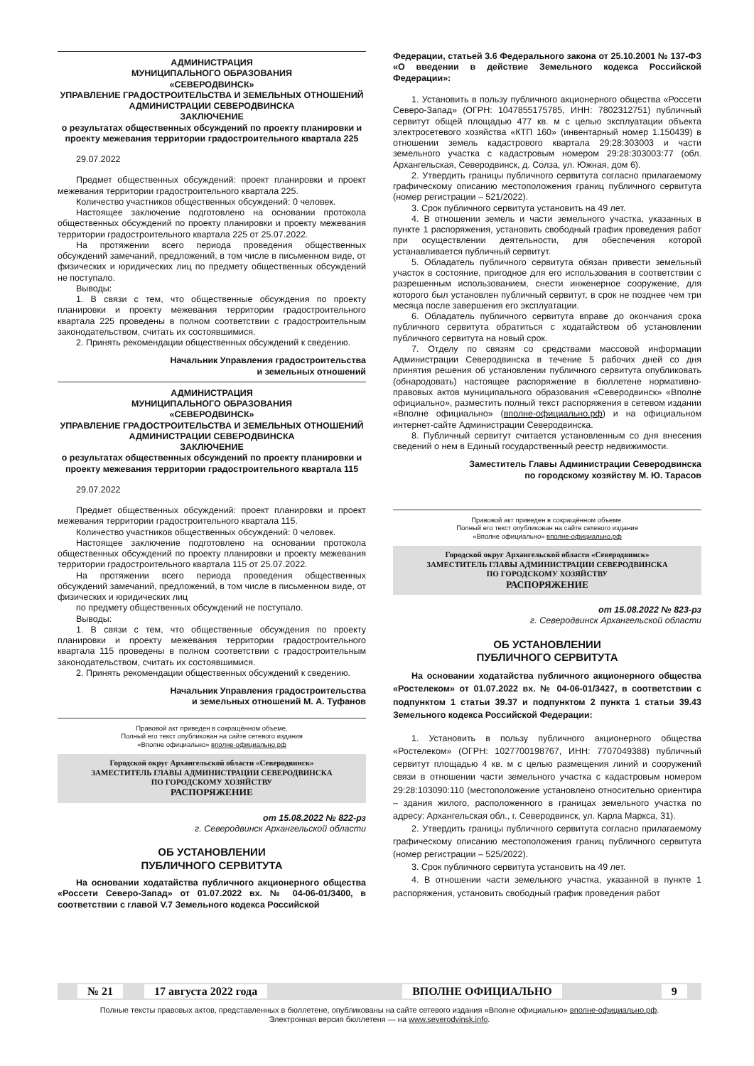АДМИНИСТРАЦИЯ
МУНИЦИПАЛЬНОГО ОБРАЗОВАНИЯ
«СЕВЕРОДВИНСК»
УПРАВЛЕНИЕ ГРАДОСТРОИТЕЛЬСТВА И ЗЕМЕЛЬНЫХ ОТНОШЕНИЙ АДМИНИСТРАЦИИ СЕВЕРОДВИНСКА
ЗАКЛЮЧЕНИЕ
о результатах общественных обсуждений по проекту планировки и проекту межевания территории градостроительного квартала 225
29.07.2022
Предмет общественных обсуждений: проект планировки и проект межевания территории градостроительного квартала 225.
Количество участников общественных обсуждений: 0 человек.
Настоящее заключение подготовлено на основании протокола общественных обсуждений по проекту планировки и проекту межевания территории градостроительного квартала 225 от 25.07.2022.
На протяжении всего периода проведения общественных обсуждений замечаний, предложений, в том числе в письменном виде, от физических и юридических лиц по предмету общественных обсуждений не поступало.
Выводы:
1. В связи с тем, что общественные обсуждения по проекту планировки и проекту межевания территории градостроительного квартала 225 проведены в полном соответствии с градостроительным законодательством, считать их состоявшимися.
2. Принять рекомендации общественных обсуждений к сведению.
Начальник Управления градостроительства
и земельных отношений
АДМИНИСТРАЦИЯ
МУНИЦИПАЛЬНОГО ОБРАЗОВАНИЯ
«СЕВЕРОДВИНСК»
УПРАВЛЕНИЕ ГРАДОСТРОИТЕЛЬСТВА И ЗЕМЕЛЬНЫХ ОТНОШЕНИЙ АДМИНИСТРАЦИИ СЕВЕРОДВИНСКА
ЗАКЛЮЧЕНИЕ
о результатах общественных обсуждений по проекту планировки и проекту межевания территории градостроительного квартала 115
29.07.2022
Предмет общественных обсуждений: проект планировки и проект межевания территории градостроительного квартала 115.
Количество участников общественных обсуждений: 0 человек.
Настоящее заключение подготовлено на основании протокола общественных обсуждений по проекту планировки и проекту межевания территории градостроительного квартала 115 от 25.07.2022.
На протяжении всего периода проведения общественных обсуждений замечаний, предложений, в том числе в письменном виде, от физических и юридических лиц
по предмету общественных обсуждений не поступало.
Выводы:
1. В связи с тем, что общественные обсуждения по проекту планировки и проекту межевания территории градостроительного квартала 115 проведены в полном соответствии с градостроительным законодательством, считать их состоявшимися.
2. Принять рекомендации общественных обсуждений к сведению.
Начальник Управления градостроительства
и земельных отношений М. А. Туфанов
Правовой акт приведен в сокращённом объеме.
Полный его текст опубликован на сайте сетевого издания
«Вполне официально» вполне-официально.рф
Городской округ Архангельской области «Северодвинск»
ЗАМЕСТИТЕЛЬ ГЛАВЫ АДМИНИСТРАЦИИ СЕВЕРОДВИНСКА
ПО ГОРОДСКОМУ ХОЗЯЙСТВУ
РАСПОРЯЖЕНИЕ
от 15.08.2022 № 822-рз
г. Северодвинск Архангельской области
ОБ УСТАНОВЛЕНИИ
ПУБЛИЧНОГО СЕРВИТУТА
На основании ходатайства публичного акционерного общества «Россети Северо-Запад» от 01.07.2022 вх. № 04-06-01/3400, в соответствии с главой V.7 Земельного кодекса Российской
Федерации, статьей 3.6 Федерального закона от 25.10.2001 № 137-ФЗ «О введении в действие Земельного кодекса Российской Федерации»:
1. Установить в пользу публичного акционерного общества «Россети Северо-Запад» (ОГРН: 1047855175785, ИНН: 7802312751) публичный сервитут общей площадью 477 кв. м с целью эксплуатации объекта электросетевого хозяйства «КТП 160» (инвентарный номер 1.150439) в отношении земель кадастрового квартала 29:28:303003 и части земельного участка с кадастровым номером 29:28:303003:77 (обл. Архангельская, Северодвинск, д. Солза, ул. Южная, дом 6).
2. Утвердить границы публичного сервитута согласно прилагаемому графическому описанию местоположения границ публичного сервитута (номер регистрации – 521/2022).
3. Срок публичного сервитута установить на 49 лет.
4. В отношении земель и части земельного участка, указанных в пункте 1 распоряжения, установить свободный график проведения работ при осуществлении деятельности, для обеспечения которой устанавливается публичный сервитут.
5. Обладатель публичного сервитута обязан привести земельный участок в состояние, пригодное для его использования в соответствии с разрешенным использованием, снести инженерное сооружение, для которого был установлен публичный сервитут, в срок не позднее чем три месяца после завершения его эксплуатации.
6. Обладатель публичного сервитута вправе до окончания срока публичного сервитута обратиться с ходатайством об установлении публичного сервитута на новый срок.
7. Отделу по связям со средствами массовой информации Администрации Северодвинска в течение 5 рабочих дней со дня принятия решения об установлении публичного сервитута опубликовать (обнародовать) настоящее распоряжение в бюллетене нормативно-правовых актов муниципального образования «Северодвинск» «Вполне официально», разместить полный текст распоряжения в сетевом издании «Вполне официально» (вполне-официально.рф) и на официальном интернет-сайте Администрации Северодвинска.
8. Публичный сервитут считается установленным со дня внесения сведений о нем в Единый государственный реестр недвижимости.
Заместитель Главы Администрации Северодвинска
по городскому хозяйству М. Ю. Тарасов
Правовой акт приведен в сокращённом объеме.
Полный его текст опубликован на сайте сетевого издания
«Вполне официально» вполне-официально.рф
Городской округ Архангельской области «Северодвинск»
ЗАМЕСТИТЕЛЬ ГЛАВЫ АДМИНИСТРАЦИИ СЕВЕРОДВИНСКА
ПО ГОРОДСКОМУ ХОЗЯЙСТВУ
РАСПОРЯЖЕНИЕ
от 15.08.2022 № 823-рз
г. Северодвинск Архангельской области
ОБ УСТАНОВЛЕНИИ
ПУБЛИЧНОГО СЕРВИТУТА
На основании ходатайства публичного акционерного общества «Ростелеком» от 01.07.2022 вх. № 04-06-01/3427, в соответствии с подпунктом 1 статьи 39.37 и подпунктом 2 пункта 1 статьи 39.43 Земельного кодекса Российской Федерации:
1. Установить в пользу публичного акционерного общества «Ростелеком» (ОГРН: 1027700198767, ИНН: 7707049388) публичный сервитут площадью 4 кв. м с целью размещения линий и сооружений связи в отношении части земельного участка с кадастровым номером 29:28:103090:110 (местоположение установлено относительно ориентира – здания жилого, расположенного в границах земельного участка по адресу: Архангельская обл., г. Северодвинск, ул. Карла Маркса, 31).
2. Утвердить границы публичного сервитута согласно прилагаемому графическому описанию местоположения границ публичного сервитута (номер регистрации – 525/2022).
3. Срок публичного сервитута установить на 49 лет.
4. В отношении части земельного участка, указанной в пункте 1 распоряжения, установить свободный график проведения работ
№ 21 17 августа 2022 года ВПОЛНЕ ОФИЦИАЛЬНО 9
Полные тексты правовых актов, представленных в бюллетене, опубликованы на сайте сетевого издания «Вполне официально» вполне-официально.рф.
Электронная версия бюллетеня — на www.severodvinsk.info.